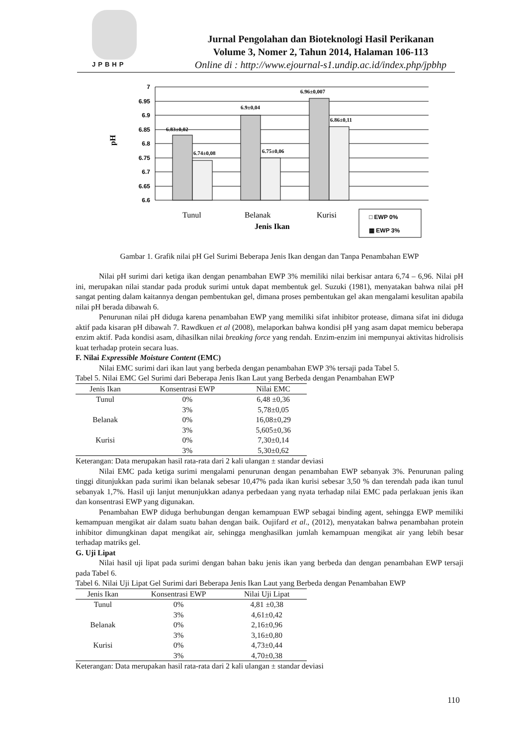JPBHP
Jurnal Pengolahan dan Bioteknologi Hasil Perikanan
Volume 3, Nomer 2, Tahun 2014, Halaman 106-113
Online di : http://www.ejournal-s1.undip.ac.id/index.php/jpbhp
7
6.95
6.9
6.85
6.8
6.75
6.7
6.65
6.6
6.83±0,02
6.74±0,08
6.9±0,04
6.75±0,06
6.96±0,007
6.86±0,11
pH
Tunul
Belanak
Kurisi
Jenis Ikan
□ EWP 0%
▦ EWP 3%
Gambar 1. Grafik nilai pH Gel Surimi Beberapa Jenis Ikan dengan dan Tanpa Penambahan EWP
Nilai pH surimi dari ketiga ikan dengan penambahan EWP 3% memiliki nilai berkisar antara 6,74 – 6,96. Nilai pH ini, merupakan nilai standar pada produk surimi untuk dapat membentuk gel. Suzuki (1981), menyatakan bahwa nilai pH sangat penting dalam kaitannya dengan pembentukan gel, dimana proses pembentukan gel akan mengalami kesulitan apabila nilai pH berada dibawah 6.
Penurunan nilai pH diduga karena penambahan EWP yang memiliki sifat inhibitor protease, dimana sifat ini diduga aktif pada kisaran pH dibawah 7. Rawdkuen et al (2008), melaporkan bahwa kondisi pH yang asam dapat memicu beberapa enzim aktif. Pada kondisi asam, dihasilkan nilai breaking force yang rendah. Enzim-enzim ini mempunyai aktivitas hidrolisis kuat terhadap protein secara luas.
F. Nilai Expressible Moisture Content (EMC)
Nilai EMC surimi dari ikan laut yang berbeda dengan penambahan EWP 3% tersaji pada Tabel 5.
Tabel 5. Nilai EMC Gel Surimi dari Beberapa Jenis Ikan Laut yang Berbeda dengan Penambahan EWP
| Jenis Ikan | Konsentrasi EWP | Nilai EMC |
| --- | --- | --- |
| Tunul | 0% | 6,48 ±0,36 |
| | 3% | 5,78±0,05 |
| Belanak | 0% | 16,08±0,29 |
| | 3% | 5,605±0,36 |
| Kurisi | 0% | 7,30±0,14 |
| | 3% | 5,30±0,62 |
Keterangan: Data merupakan hasil rata-rata dari 2 kali ulangan ± standar deviasi
Nilai EMC pada ketiga surimi mengalami penurunan dengan penambahan EWP sebanyak 3%. Penurunan paling tinggi ditunjukkan pada surimi ikan belanak sebesar 10,47% pada ikan kurisi sebesar 3,50 % dan terendah pada ikan tunul sebanyak 1,7%. Hasil uji lanjut menunjukkan adanya perbedaan yang nyata terhadap nilai EMC pada perlakuan jenis ikan dan konsentrasi EWP yang digunakan.
Penambahan EWP diduga berhubungan dengan kemampuan EWP sebagai binding agent, sehingga EWP memiliki kemampuan mengikat air dalam suatu bahan dengan baik. Oujifard et al., (2012), menyatakan bahwa penambahan protein inhibitor dimungkinan dapat mengikat air, sehingga menghasilkan jumlah kemampuan mengikat air yang lebih besar terhadap matriks gel.
G. Uji Lipat
Nilai hasil uji lipat pada surimi dengan bahan baku jenis ikan yang berbeda dan dengan penambahan EWP tersaji pada Tabel 6.
Tabel 6. Nilai Uji Lipat Gel Surimi dari Beberapa Jenis Ikan Laut yang Berbeda dengan Penambahan EWP
| Jenis Ikan | Konsentrasi EWP | Nilai Uji Lipat |
| --- | --- | --- |
| Tunul | 0% | 4,81 ±0,38 |
| | 3% | 4,61±0,42 |
| Belanak | 0% | 2,16±0,96 |
| | 3% | 3,16±0,80 |
| Kurisi | 0% | 4,73±0,44 |
| | 3% | 4,70±0,38 |
Keterangan: Data merupakan hasil rata-rata dari 2 kali ulangan ± standar deviasi
110